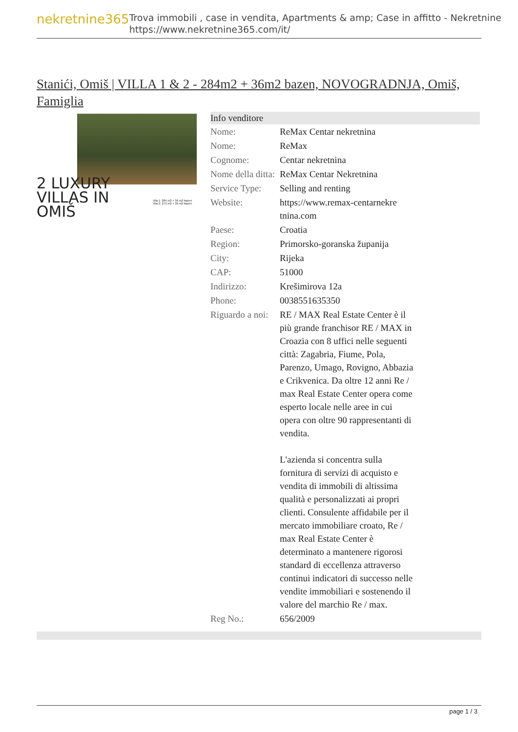nekretnine365
Trova immobili , case in vendita, Apartments & amp; Case in affitto - Nekretnine
https://www.nekretnine365.com/it/
Stanići, Omiš | VILLA 1 & 2 - 284m2 + 36m2 bazen, NOVOGRADNJA, Omiš, Famiglia
2 LUXURY
VILLAS IN
OMIŠ
Vila 1: 284 m2 + 36 m2 bazen
Vila 2: 273 m2 + 36 m2 bazen
| Info venditore | | |
| --- | --- | --- |
| Nome: | ReMax Centar nekretnina | |
| Nome: | ReMax | |
| Cognome: | Centar nekretnina | |
| Nome della ditta: | ReMax Centar Nekretnina | |
| Service Type: | Selling and renting | |
| Website: | https://www.remax-centarnekre tnina.com | |
| Paese: | Croatia | |
| Region: | Primorsko-goranska županija | |
| City: | Rijeka | |
| CAP: | 51000 | |
| Indirizzo: | Krešimirova 12a | |
| Phone: | 0038551635350 | |
| Riguardo a noi: | RE / MAX Real Estate Center è il più grande franchisor RE / MAX in Croazia con 8 uffici nelle seguenti città: Zagabria, Fiume, Pola, Parenzo, Umago, Rovigno, Abbazia e Crikvenica. Da oltre 12 anni Re / max Real Estate Center opera come esperto locale nelle aree in cui opera con oltre 90 rappresentanti di vendita. L'azienda si concentra sulla fornitura di servizi di acquisto e vendita di immobili di altissima qualità e personalizzati ai propri clienti. Consulente affidabile per il mercato immobiliare croato, Re / max Real Estate Center è determinato a mantenere rigorosi standard di eccellenza attraverso continui indicatori di successo nelle vendite immobiliari e sostenendo il valore del marchio Re / max. | |
| Reg No.: | 656/2009 | |
page 1 / 3